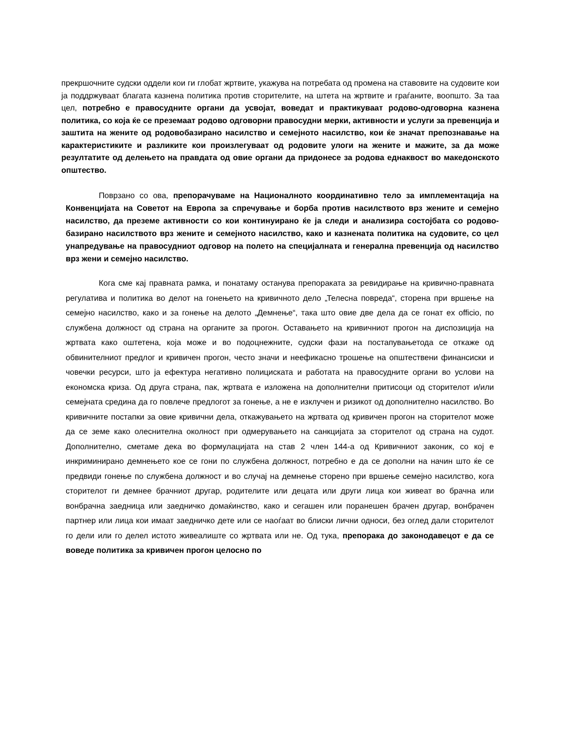прекршочните судски оддели кои ги глобат жртвите, укажува на потребата од промена на ставовите на судовите кои ја поддржуваат благата казнена политика против сторителите, на штета на жртвите и граѓаните, воопшто. За таа цел, потребно е правосудните органи да усвојат, воведат и практикуваат родово-одговорна казнена политика, со која ќе се преземаат родово одговорни правосудни мерки, активности и услуги за превенција и заштита на жените од родовобазирано насилство и семејното насилство, кои ќе значат препознавање на карактеристиките и разликите кои произлегуваат од родовите улоги на жените и мажите, за да може резултатите од делењето на правдата од овие органи да придонесе за родова еднаквост во македонското општество.
Поврзано со ова, препорачуваме на Националното координативно тело за имплементација на Конвенцијата на Советот на Европа за спречување и борба против насилството врз жените и семејно насилство, да преземе активности со кои континуирано ќе ја следи и анализира состојбата со родово-базирано насилството врз жените и семејното насилство, како и казнената политика на судовите, со цел унапредување на правосудниот одговор на полето на специјалната и генерална превенција од насилство врз жени и семејно насилство.
Кога сме кај правната рамка, и понатаму останува препораката за ревидирање на кривично-правната регулатива и политика во делот на гонењето на кривичното дело „Телесна повреда“, сторена при вршење на семејно насилство, како и за гонење на делото „Демнење“, така што овие две дела да се гонат ex officio, по службена должност од страна на органите за прогон. Оставањето на кривичниот прогон на диспозиција на жртвата како оштетена, која може и во подоцнежните, судски фази на постапувањетода се откаже од обвинителниот предлог и кривичен прогон, често значи и неефикасно трошење на општествени финансиски и човечки ресурси, што ја ефектура негативно полициската и работата на правосудните органи во услови на економска криза. Од друга страна, пак, жртвата е изложена на дополнителни притисоци од сторителот и/или семејната средина да го повлече предлогот за гонење, а не е изклучен и ризикот од дополнително насилство. Во кривичните постапки за овие кривични дела, откажувањето на жртвата од кривичен прогон на сторителот може да се земе како олеснителна околност при одмерувањето на санкцијата за сторителот од страна на судот. Дополнително, сметаме дека во формулацијата на став 2 член 144-а од Кривичниот законик, со кој е инкриминирано демнењето кое се гони по службена должност, потребно е да се дополни на начин што ќе се предвиди гонење по службена должност и во случај на демнење сторено при вршење семејно насилство, кога сторителот ги демнее брачниот другар, родителите или децата или други лица кои живеат во брачна или вонбрачна заедница или заедничко домаќинство, како и сегашен или поранешен брачен другар, вонбрачен партнер или лица кои имаат заедничко дете или се наоѓаат во блиски лични односи, без оглед дали сторителот го дели или го делел истото живеалиште со жртвата или не. Од тука, препорака до законодавецот е да се воведе политика за кривичен прогон целосно по